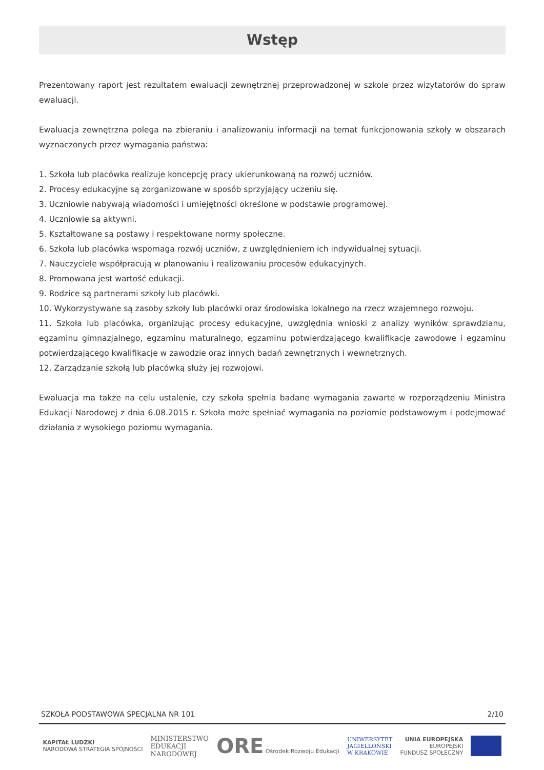Wstęp
Prezentowany raport jest rezultatem ewaluacji zewnętrznej przeprowadzonej w szkole przez wizytatorów do spraw ewaluacji.
Ewaluacja zewnętrzna polega na zbieraniu i analizowaniu informacji na temat funkcjonowania szkoły w obszarach wyznaczonych przez wymagania państwa:
1. Szkoła lub placówka realizuje koncepcję pracy ukierunkowaną na rozwój uczniów.
2. Procesy edukacyjne są zorganizowane w sposób sprzyjający uczeniu się.
3. Uczniowie nabywają wiadomości i umiejętności określone w podstawie programowej.
4. Uczniowie są aktywni.
5. Kształtowane są postawy i respektowane normy społeczne.
6. Szkoła lub placówka wspomaga rozwój uczniów, z uwzględnieniem ich indywidualnej sytuacji.
7. Nauczyciele współpracują w planowaniu i realizowaniu procesów edukacyjnych.
8. Promowana jest wartość edukacji.
9. Rodzice są partnerami szkoły lub placówki.
10. Wykorzystywane są zasoby szkoły lub placówki oraz środowiska lokalnego na rzecz wzajemnego rozwoju.
11. Szkoła lub placówka, organizując procesy edukacyjne, uwzględnia wnioski z analizy wyników sprawdzianu, egzaminu gimnazjalnego, egzaminu maturalnego, egzaminu potwierdzającego kwalifikacje zawodowe i egzaminu potwierdzającego kwalifikacje w zawodzie oraz innych badań zewnętrznych i wewnętrznych.
12. Zarządzanie szkołą lub placówką służy jej rozwojowi.
Ewaluacja ma także na celu ustalenie, czy szkoła spełnia badane wymagania zawarte w rozporządzeniu Ministra Edukacji Narodowej z dnia 6.08.2015 r. Szkoła może spełniać wymagania na poziomie podstawowym i podejmować działania z wysokiego poziomu wymagania.
SZKOŁA PODSTAWOWA SPECJALNA NR 101 2/10
KAPITAŁ LUDZKI
NARODOWA STRATEGIA SPÓJNOŚCI
MINISTERSTWO
EDUKACJI
NARODOWEJ
ORE Ośrodek Rozwoju Edukacji
UNIWERSYTET
JAGIELLOŃSKI
W KRAKOWIE
UNIA EUROPEJSKA
EUROPEJSKI
FUNDUSZ SPOŁECZNY